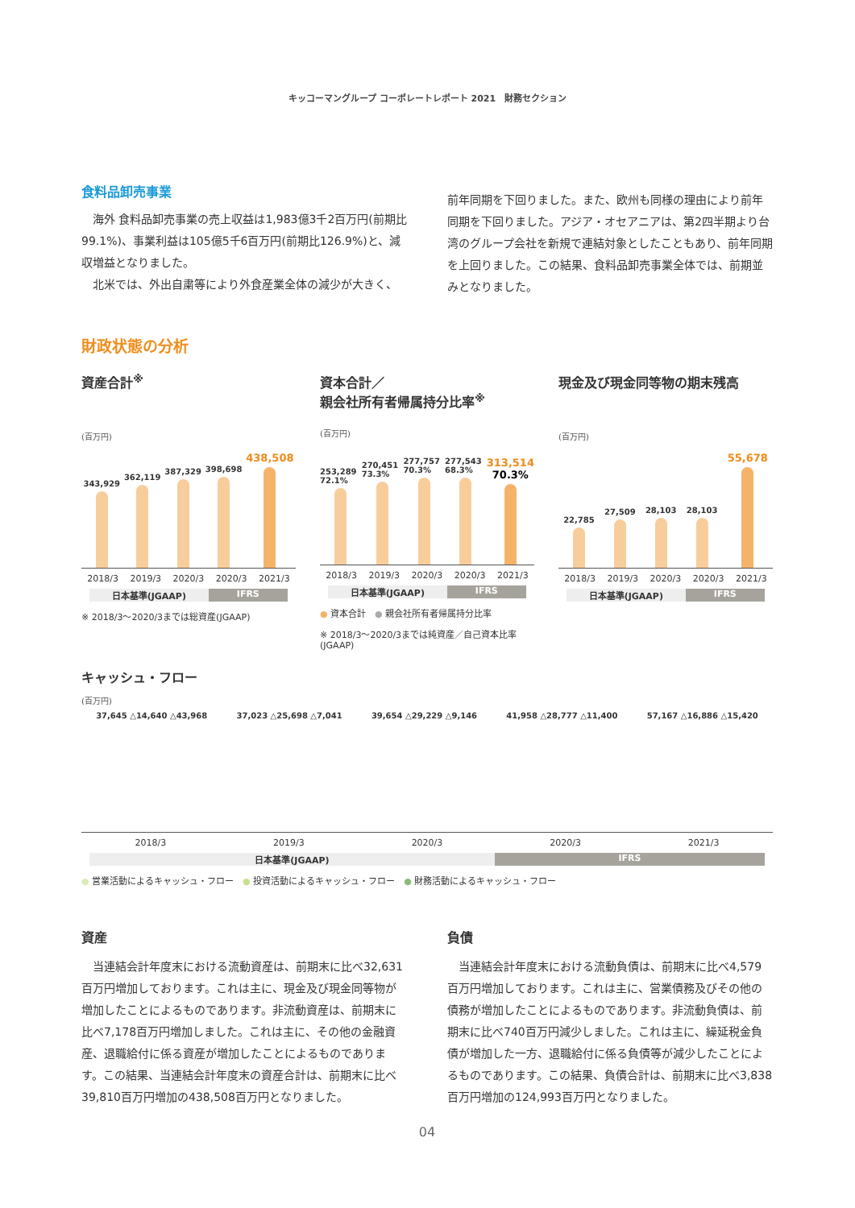キッコーマングループ コーポレートレポート 2021　財務セクション
食料品卸売事業
　海外 食料品卸売事業の売上収益は1,983億3千2百万円(前期比99.1%)、事業利益は105億5千6百万円(前期比126.9%)と、減収増益となりました。
　北米では、外出自粛等により外食産業全体の減少が大きく、
前年同期を下回りました。また、欧州も同様の理由により前年同期を下回りました。アジア・オセアニアは、第2四半期より台湾のグループ会社を新規で連結対象としたこともあり、前年同期を上回りました。この結果、食料品卸売事業全体では、前期並みとなりました。
財政状態の分析
資産合計<sup>※</sup>
(百万円)
343,929
362,119
387,329
398,698
438,508
2018/3 2019/3 2020/3 2020/3 2021/3
日本基準(JGAAP) IFRS
※ 2018/3〜2020/3までは総資産(JGAAP)
資本合計／
親会社所有者帰属持分比率<sup>※</sup>
(百万円)
253,289 72.1%
270,451 73.3%
277,757 70.3%
277,543 68.3%
313,514
70.3%
2018/3 2019/3 2020/3 2020/3 2021/3
日本基準(JGAAP) IFRS
● 資本合計　● 親会社所有者帰属持分比率
※ 2018/3〜2020/3までは純資産／自己資本比率(JGAAP)
現金及び現金同等物の期末残高
(百万円)
22,785
27,509
28,103
28,103
55,678
2018/3 2019/3 2020/3 2020/3 2021/3
日本基準(JGAAP) IFRS
キャッシュ・フロー
(百万円)
37,645 △14,640 △43,968 37,023 △25,698 △7,041 39,654 △29,229 △9,146 41,958 △28,777 △11,400 57,167 △16,886 △15,420
2018/3 2019/3 2020/3 2020/3 2021/3
日本基準(JGAAP) IFRS
● 営業活動によるキャッシュ・フロー　● 投資活動によるキャッシュ・フロー　● 財務活動によるキャッシュ・フロー
資産
　当連結会計年度末における流動資産は、前期末に比べ32,631百万円増加しております。これは主に、現金及び現金同等物が増加したことによるものであります。非流動資産は、前期末に比べ7,178百万円増加しました。これは主に、その他の金融資産、退職給付に係る資産が増加したことによるものであります。この結果、当連結会計年度末の資産合計は、前期末に比べ39,810百万円増加の438,508百万円となりました。
負債
　当連結会計年度末における流動負債は、前期末に比べ4,579百万円増加しております。これは主に、営業債務及びその他の債務が増加したことによるものであります。非流動負債は、前期末に比べ740百万円減少しました。これは主に、繰延税金負債が増加した一方、退職給付に係る負債等が減少したことによるものであります。この結果、負債合計は、前期末に比べ3,838百万円増加の124,993百万円となりました。
04